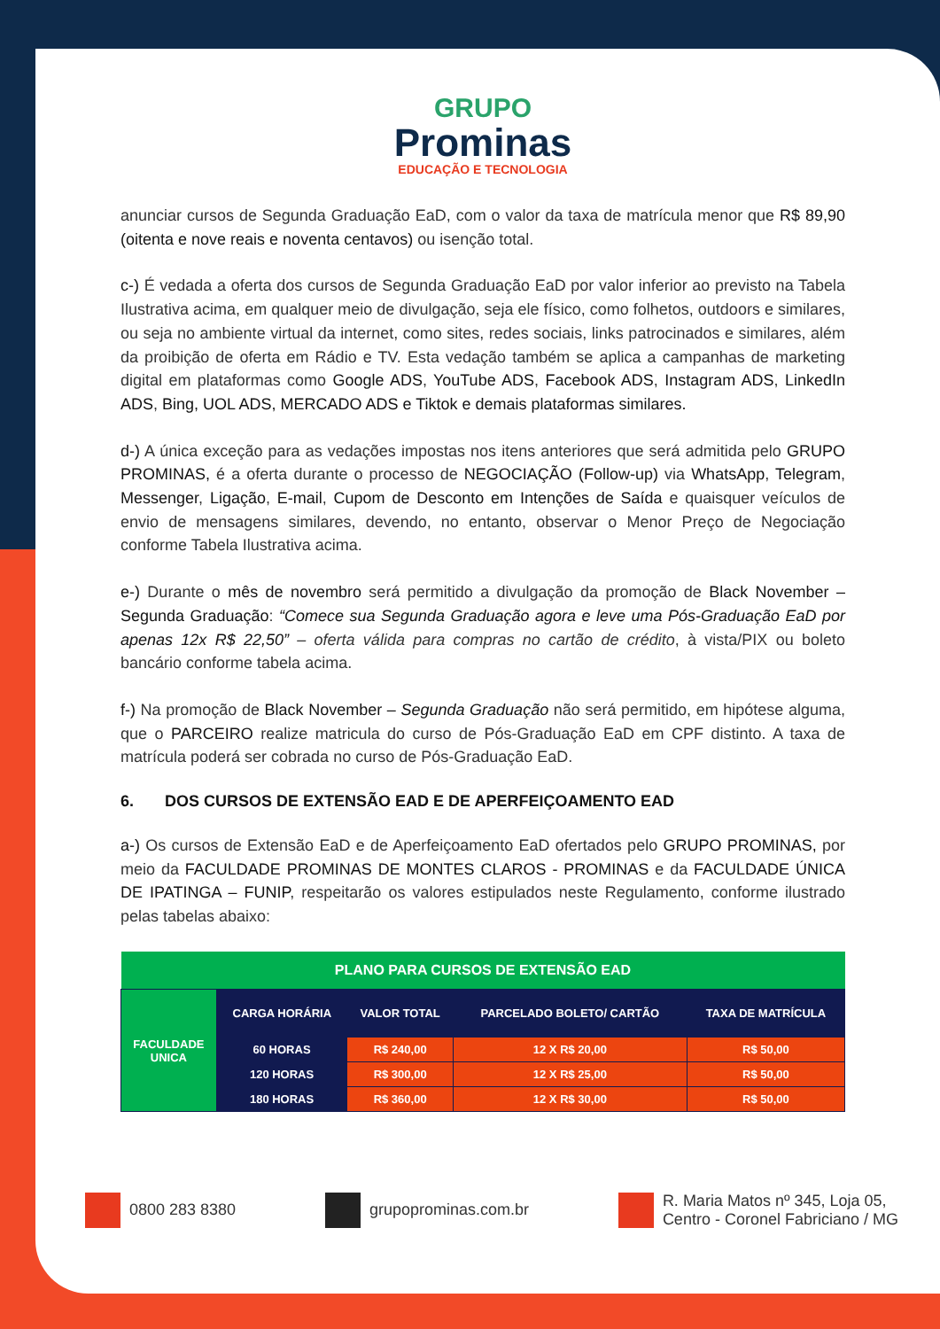GRUPO
Prominas
EDUCAÇÃO E TECNOLOGIA
anunciar cursos de Segunda Graduação EaD, com o valor da taxa de matrícula menor que R$ 89,90 (oitenta e nove reais e noventa centavos) ou isenção total.
c-) É vedada a oferta dos cursos de Segunda Graduação EaD por valor inferior ao previsto na Tabela Ilustrativa acima, em qualquer meio de divulgação, seja ele físico, como folhetos, outdoors e similares, ou seja no ambiente virtual da internet, como sites, redes sociais, links patrocinados e similares, além da proibição de oferta em Rádio e TV. Esta vedação também se aplica a campanhas de marketing digital em plataformas como Google ADS, YouTube ADS, Facebook ADS, Instagram ADS, LinkedIn ADS, Bing, UOL ADS, MERCADO ADS e Tiktok e demais plataformas similares.
d-) A única exceção para as vedações impostas nos itens anteriores que será admitida pelo GRUPO PROMINAS, é a oferta durante o processo de NEGOCIAÇÃO (Follow-up) via WhatsApp, Telegram, Messenger, Ligação, E-mail, Cupom de Desconto em Intenções de Saída e quaisquer veículos de envio de mensagens similares, devendo, no entanto, observar o Menor Preço de Negociação conforme Tabela Ilustrativa acima.
e-) Durante o mês de novembro será permitido a divulgação da promoção de Black November – Segunda Graduação: “Comece sua Segunda Graduação agora e leve uma Pós-Graduação EaD por apenas 12x R$ 22,50” – oferta válida para compras no cartão de crédito, à vista/PIX ou boleto bancário conforme tabela acima.
f-) Na promoção de Black November – Segunda Graduação não será permitido, em hipótese alguma, que o PARCEIRO realize matricula do curso de Pós-Graduação EaD em CPF distinto. A taxa de matrícula poderá ser cobrada no curso de Pós-Graduação EaD.
6. DOS CURSOS DE EXTENSÃO EAD E DE APERFEIÇOAMENTO EAD
a-) Os cursos de Extensão EaD e de Aperfeiçoamento EaD ofertados pelo GRUPO PROMINAS, por meio da FACULDADE PROMINAS DE MONTES CLAROS - PROMINAS e da FACULDADE ÚNICA DE IPATINGA – FUNIP, respeitarão os valores estipulados neste Regulamento, conforme ilustrado pelas tabelas abaixo:
| PLANO PARA CURSOS DE EXTENSÃO EAD | | | | |
| --- | --- | --- | --- | --- |
| FACULDADE UNICA | CARGA HORÁRIA | VALOR TOTAL | PARCELADO BOLETO/ CARTÃO | TAXA DE MATRÍCULA |
| | 60 HORAS | R$ 240,00 | 12 X R$ 20,00 | R$ 50,00 |
| | 120 HORAS | R$ 300,00 | 12 X R$ 25,00 | R$ 50,00 |
| | 180 HORAS | R$ 360,00 | 12 X R$ 30,00 | R$ 50,00 |
0800 283 8380 grupoprominas.com.br
R. Maria Matos nº 345, Loja 05,
Centro - Coronel Fabriciano / MG